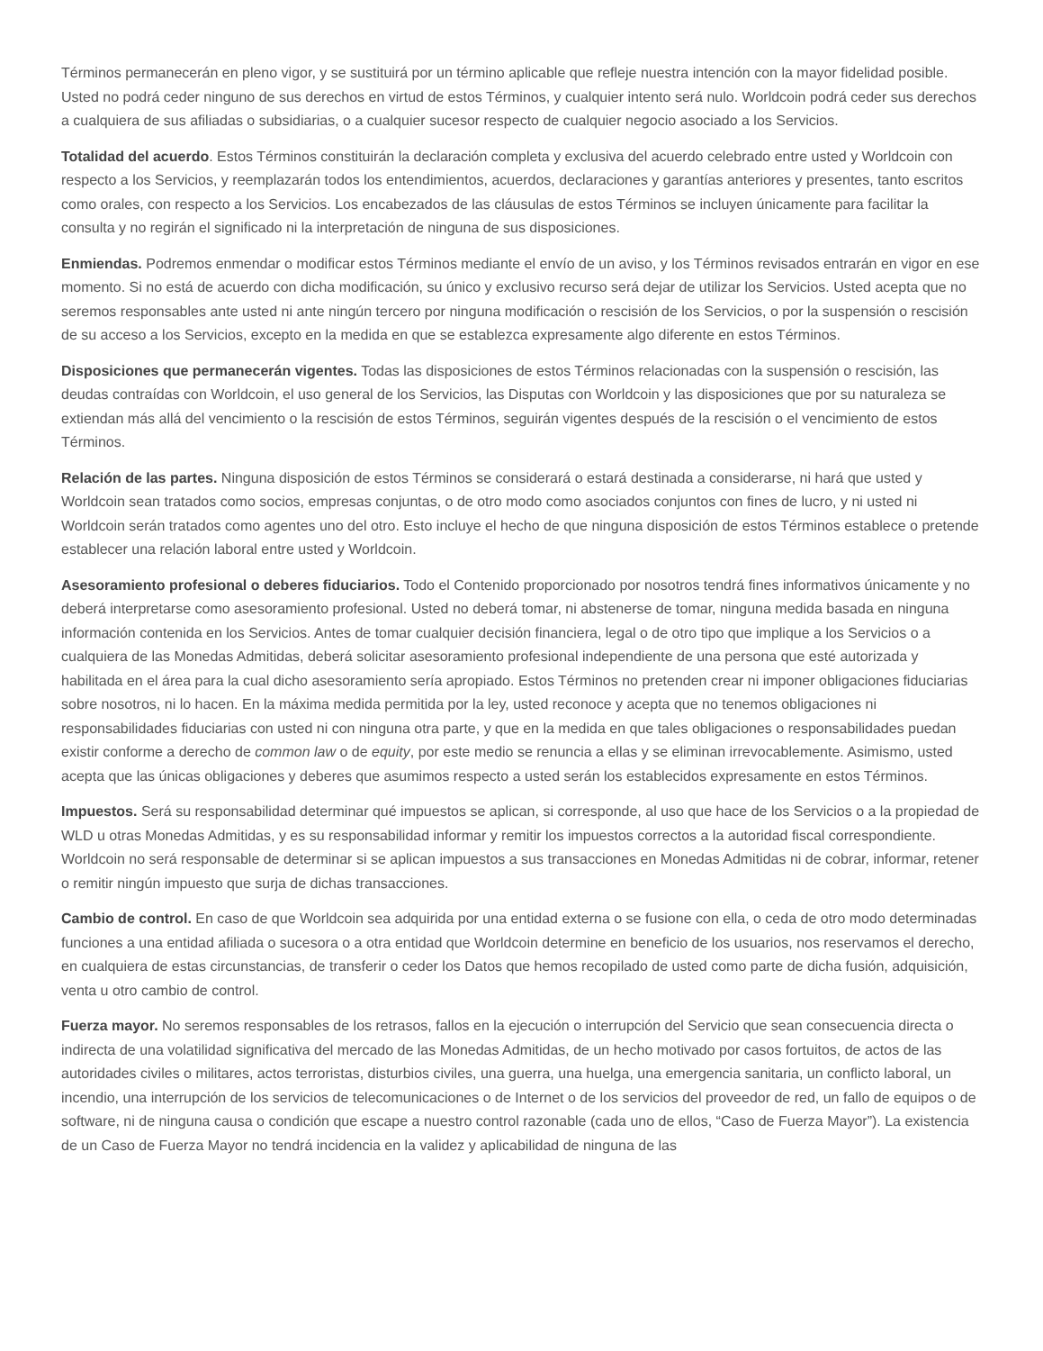Términos permanecerán en pleno vigor, y se sustituirá por un término aplicable que refleje nuestra intención con la mayor fidelidad posible. Usted no podrá ceder ninguno de sus derechos en virtud de estos Términos, y cualquier intento será nulo. Worldcoin podrá ceder sus derechos a cualquiera de sus afiliadas o subsidiarias, o a cualquier sucesor respecto de cualquier negocio asociado a los Servicios.
Totalidad del acuerdo. Estos Términos constituirán la declaración completa y exclusiva del acuerdo celebrado entre usted y Worldcoin con respecto a los Servicios, y reemplazarán todos los entendimientos, acuerdos, declaraciones y garantías anteriores y presentes, tanto escritos como orales, con respecto a los Servicios. Los encabezados de las cláusulas de estos Términos se incluyen únicamente para facilitar la consulta y no regirán el significado ni la interpretación de ninguna de sus disposiciones.
Enmiendas. Podremos enmendar o modificar estos Términos mediante el envío de un aviso, y los Términos revisados entrarán en vigor en ese momento. Si no está de acuerdo con dicha modificación, su único y exclusivo recurso será dejar de utilizar los Servicios. Usted acepta que no seremos responsables ante usted ni ante ningún tercero por ninguna modificación o rescisión de los Servicios, o por la suspensión o rescisión de su acceso a los Servicios, excepto en la medida en que se establezca expresamente algo diferente en estos Términos.
Disposiciones que permanecerán vigentes. Todas las disposiciones de estos Términos relacionadas con la suspensión o rescisión, las deudas contraídas con Worldcoin, el uso general de los Servicios, las Disputas con Worldcoin y las disposiciones que por su naturaleza se extiendan más allá del vencimiento o la rescisión de estos Términos, seguirán vigentes después de la rescisión o el vencimiento de estos Términos.
Relación de las partes. Ninguna disposición de estos Términos se considerará o estará destinada a considerarse, ni hará que usted y Worldcoin sean tratados como socios, empresas conjuntas, o de otro modo como asociados conjuntos con fines de lucro, y ni usted ni Worldcoin serán tratados como agentes uno del otro. Esto incluye el hecho de que ninguna disposición de estos Términos establece o pretende establecer una relación laboral entre usted y Worldcoin.
Asesoramiento profesional o deberes fiduciarios. Todo el Contenido proporcionado por nosotros tendrá fines informativos únicamente y no deberá interpretarse como asesoramiento profesional. Usted no deberá tomar, ni abstenerse de tomar, ninguna medida basada en ninguna información contenida en los Servicios. Antes de tomar cualquier decisión financiera, legal o de otro tipo que implique a los Servicios o a cualquiera de las Monedas Admitidas, deberá solicitar asesoramiento profesional independiente de una persona que esté autorizada y habilitada en el área para la cual dicho asesoramiento sería apropiado. Estos Términos no pretenden crear ni imponer obligaciones fiduciarias sobre nosotros, ni lo hacen. En la máxima medida permitida por la ley, usted reconoce y acepta que no tenemos obligaciones ni responsabilidades fiduciarias con usted ni con ninguna otra parte, y que en la medida en que tales obligaciones o responsabilidades puedan existir conforme a derecho de common law o de equity, por este medio se renuncia a ellas y se eliminan irrevocablemente. Asimismo, usted acepta que las únicas obligaciones y deberes que asumimos respecto a usted serán los establecidos expresamente en estos Términos.
Impuestos. Será su responsabilidad determinar qué impuestos se aplican, si corresponde, al uso que hace de los Servicios o a la propiedad de WLD u otras Monedas Admitidas, y es su responsabilidad informar y remitir los impuestos correctos a la autoridad fiscal correspondiente. Worldcoin no será responsable de determinar si se aplican impuestos a sus transacciones en Monedas Admitidas ni de cobrar, informar, retener o remitir ningún impuesto que surja de dichas transacciones.
Cambio de control. En caso de que Worldcoin sea adquirida por una entidad externa o se fusione con ella, o ceda de otro modo determinadas funciones a una entidad afiliada o sucesora o a otra entidad que Worldcoin determine en beneficio de los usuarios, nos reservamos el derecho, en cualquiera de estas circunstancias, de transferir o ceder los Datos que hemos recopilado de usted como parte de dicha fusión, adquisición, venta u otro cambio de control.
Fuerza mayor. No seremos responsables de los retrasos, fallos en la ejecución o interrupción del Servicio que sean consecuencia directa o indirecta de una volatilidad significativa del mercado de las Monedas Admitidas, de un hecho motivado por casos fortuitos, de actos de las autoridades civiles o militares, actos terroristas, disturbios civiles, una guerra, una huelga, una emergencia sanitaria, un conflicto laboral, un incendio, una interrupción de los servicios de telecomunicaciones o de Internet o de los servicios del proveedor de red, un fallo de equipos o de software, ni de ninguna causa o condición que escape a nuestro control razonable (cada uno de ellos, “Caso de Fuerza Mayor”). La existencia de un Caso de Fuerza Mayor no tendrá incidencia en la validez y aplicabilidad de ninguna de las